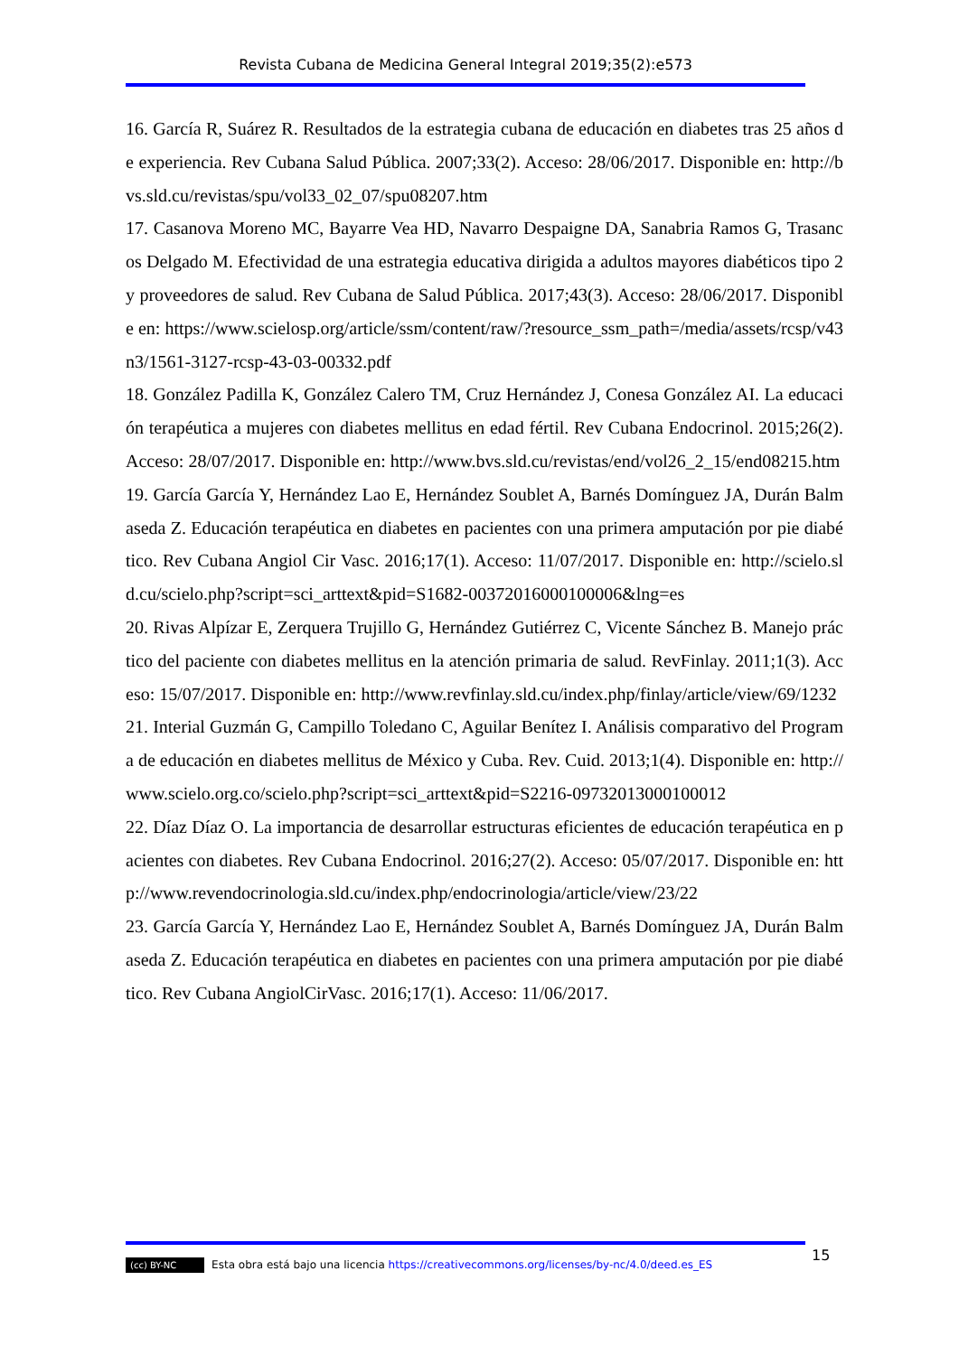Revista Cubana de Medicina General Integral 2019;35(2):e573
16. García R, Suárez R. Resultados de la estrategia cubana de educación en diabetes tras 25 años de experiencia. Rev Cubana Salud Pública. 2007;33(2). Acceso: 28/06/2017. Disponible en: http://bvs.sld.cu/revistas/spu/vol33_02_07/spu08207.htm
17. Casanova Moreno MC, Bayarre Vea HD, Navarro Despaigne DA, Sanabria Ramos G, Trasancos Delgado M. Efectividad de una estrategia educativa dirigida a adultos mayores diabéticos tipo 2 y proveedores de salud. Rev Cubana de Salud Pública. 2017;43(3). Acceso: 28/06/2017. Disponible en: https://www.scielosp.org/article/ssm/content/raw/?resource_ssm_path=/media/assets/rcsp/v43n3/1561-3127-rcsp-43-03-00332.pdf
18. González Padilla K, González Calero TM, Cruz Hernández J, Conesa González AI. La educación terapéutica a mujeres con diabetes mellitus en edad fértil. Rev Cubana Endocrinol. 2015;26(2). Acceso: 28/07/2017. Disponible en: http://www.bvs.sld.cu/revistas/end/vol26_2_15/end08215.htm
19. García García Y, Hernández Lao E, Hernández Soublet A, Barnés Domínguez JA, Durán Balmaseda Z. Educación terapéutica en diabetes en pacientes con una primera amputación por pie diabético. Rev Cubana Angiol Cir Vasc. 2016;17(1). Acceso: 11/07/2017. Disponible en: http://scielo.sld.cu/scielo.php?script=sci_arttext&pid=S1682-00372016000100006&lng=es
20. Rivas Alpízar E, Zerquera Trujillo G, Hernández Gutiérrez C, Vicente Sánchez B. Manejo práctico del paciente con diabetes mellitus en la atención primaria de salud. RevFinlay. 2011;1(3). Acceso: 15/07/2017. Disponible en: http://www.revfinlay.sld.cu/index.php/finlay/article/view/69/1232
21. Interial Guzmán G, Campillo Toledano C, Aguilar Benítez I. Análisis comparativo del Programa de educación en diabetes mellitus de México y Cuba. Rev. Cuid. 2013;1(4). Disponible en: http://www.scielo.org.co/scielo.php?script=sci_arttext&pid=S2216-09732013000100012
22. Díaz Díaz O. La importancia de desarrollar estructuras eficientes de educación terapéutica en pacientes con diabetes. Rev Cubana Endocrinol. 2016;27(2). Acceso: 05/07/2017. Disponible en: http://www.revendocrinologia.sld.cu/index.php/endocrinologia/article/view/23/22
23. García García Y, Hernández Lao E, Hernández Soublet A, Barnés Domínguez JA, Durán Balmaseda Z. Educación terapéutica en diabetes en pacientes con una primera amputación por pie diabético. Rev Cubana AngiolCirVasc. 2016;17(1). Acceso: 11/06/2017.
15
(cc) BY-NC Esta obra está bajo una licencia https://creativecommons.org/licenses/by-nc/4.0/deed.es_ES